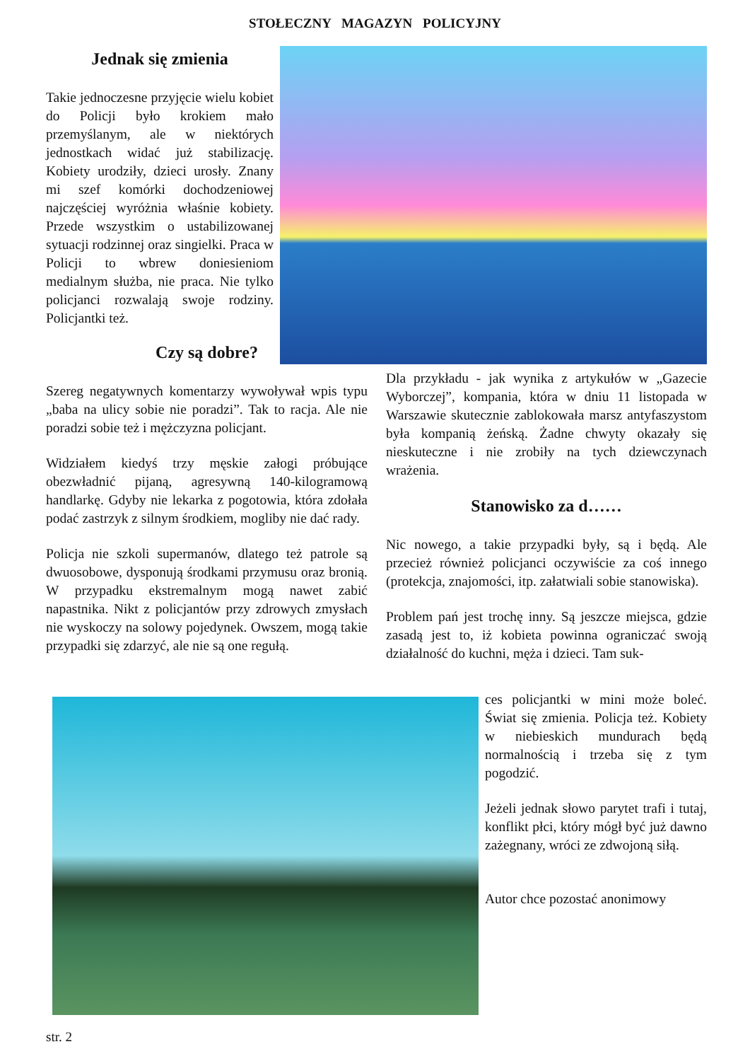STOŁECZNY MAGAZYN POLICYJNY
Jednak się zmienia
Takie jednoczesne przyjęcie wielu kobiet do Policji było krokiem mało przemyślanym, ale w niektórych jednostkach widać już stabilizację. Kobiety urodziły, dzieci urosły. Znany mi szef komórki dochodzeniowej najczęściej wyróżnia właśnie kobiety. Przede wszystkim o ustabilizowanej sytuacji rodzinnej oraz singielki. Praca w Policji to wbrew doniesieniom medialnym służba, nie praca. Nie tylko policjanci rozwalają swoje rodziny. Policjantki też.
Czy są dobre?
Szereg negatywnych komentarzy wywoływał wpis typu „baba na ulicy sobie nie poradzi”. Tak to racja. Ale nie poradzi sobie też i mężczyzna policjant.
Widziałem kiedyś trzy męskie załogi próbujące obezwładnić pijaną, agresywną 140-kilogramową handlarkę. Gdyby nie lekarka z pogotowia, która zdołała podać zastrzyk z silnym środkiem, mogliby nie dać rady.
Policja nie szkoli supermanów, dlatego też patrole są dwuosobowe, dysponują środkami przymusu oraz bronią. W przypadku ekstremalnym mogą nawet zabić napastnika. Nikt z policjantów przy zdrowych zmysłach nie wyskoczy na solowy pojedynek. Owszem, mogą takie przypadki się zdarzyć, ale nie są one regułą.
Dla przykładu - jak wynika z artykułów w „Gazecie Wyborczej”, kompania, która w dniu 11 listopada w Warszawie skutecznie zablokowała marsz antyfaszystom była kompanią żeńską. Żadne chwyty okazały się nieskuteczne i nie zrobiły na tych dziewczynach wrażenia.
Stanowisko za d……
Nic nowego, a takie przypadki były, są i będą. Ale przecież również policjanci oczywiście za coś innego (protekcja, znajomości, itp. załatwiali sobie stanowiska).
Problem pań jest trochę inny. Są jeszcze miejsca, gdzie zasadą jest to, iż kobieta powinna ograniczać swoją działalność do kuchni, męża i dzieci. Tam suk-
ces policjantki w mini może boleć. Świat się zmienia. Policja też. Kobiety w niebieskich mundurach będą normalnością i trzeba się z tym pogodzić.
Jeżeli jednak słowo parytet trafi i tutaj, konflikt płci, który mógł być już dawno zażegnany, wróci ze zdwojoną siłą.
Autor chce pozostać anonimowy
str. 2